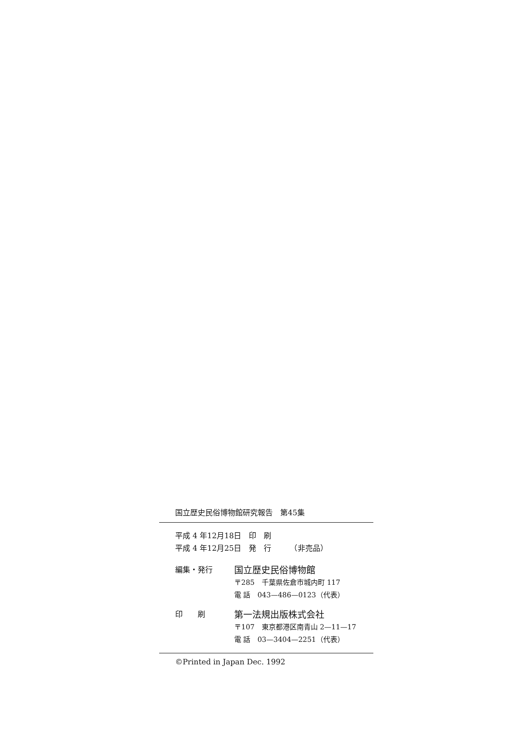国立歴史民俗博物館研究報告　第45集
平成 4 年12月18日　印　刷
平成 4 年12月25日　発　行　　　（非売品）
編集・発行
国立歴史民俗博物館
〒285　千葉県佐倉市城内町 117
電 話　043—486—0123（代表）
印　　刷
第一法規出版株式会社
〒107　東京都港区南青山 2—11—17
電 話　03—3404—2251（代表）
©Printed in Japan Dec. 1992